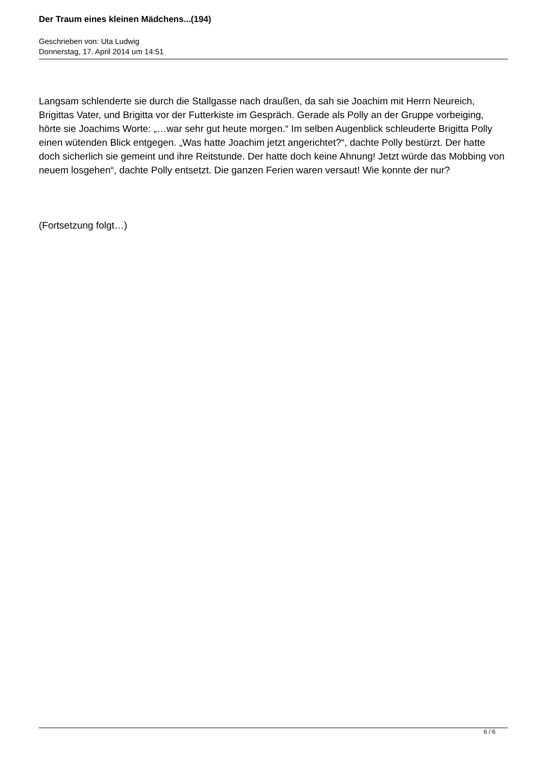Der Traum eines kleinen Mädchens...(194)
Geschrieben von: Uta Ludwig
Donnerstag, 17. April 2014 um 14:51
Langsam schlenderte sie durch die Stallgasse nach draußen, da sah sie Joachim mit Herrn Neureich, Brigittas Vater, und Brigitta vor der Futterkiste im Gespräch. Gerade als Polly an der Gruppe vorbeiging, hörte sie Joachims Worte: „…war sehr gut heute morgen.“ Im selben Augenblick schleuderte Brigitta Polly einen wütenden Blick entgegen. „Was hatte Joachim jetzt angerichtet?“, dachte Polly bestürzt. Der hatte doch sicherlich sie gemeint und ihre Reitstunde. Der hatte doch keine Ahnung! Jetzt würde das Mobbing von neuem losgehen“, dachte Polly entsetzt. Die ganzen Ferien waren versaut! Wie konnte der nur?
(Fortsetzung folgt…)
6 / 6